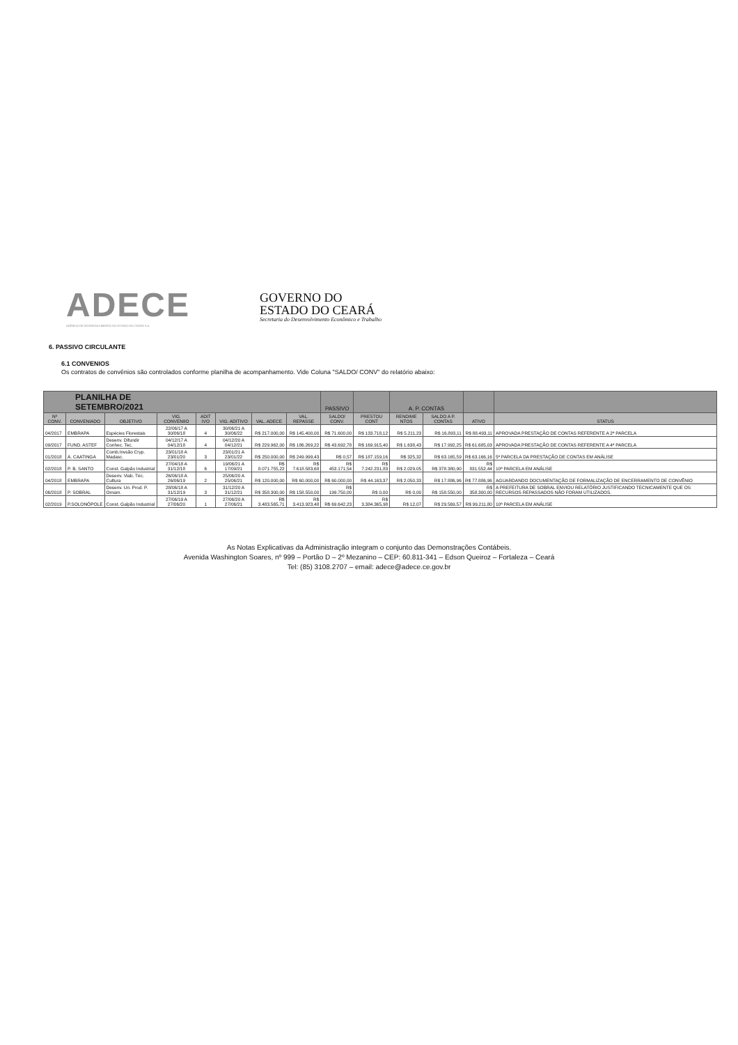ADECE
AGÊNCIA DE DESENVOLVIMENTO DO ESTADO DO CEARÁ S.A.
GOVERNO DO
ESTADO DO CEARÁ
Secretaria do Desenvolvimento Econômico e Trabalho
6. PASSIVO CIRCULANTE
6.1 CONVENIOS
Os contratos de convênios são controlados conforme planilha de acompanhamento. Vide Coluna "SALDO/ CONV" do relatório abaixo:
| PLANILHA DE SETEMBRO/2021 | | | | | | | | PASSIVO | | A. P. CONTAS | | | |
| --- | --- | --- | --- | --- | --- | --- | --- | --- | --- | --- | --- | --- | --- |
| Nº CONV. | CONVENIADO | OBJETIVO | VIG. CONVENIIO | ADIT IVO | VIG. ADITIVO | VAL. ADECE | VAL. REPASSE | SALDO/ CONV. | PRESTOU CONT | RENDIME NTOS | SALDO A P. CONTAS | ATIVO | STATUS |
| 04/2017 | EMBRAPA | Espécies Florestais | 22/06/17 A 30/06/18 | 4 | 30/06/21 A 30/06/22 | R$ 217.000,00 | R$ 145.400,00 | R$ 71.600,00 | R$ 133.718,12 | R$ 5.211,23 | R$ 16.893,11 | R$ 88.493,11 | APROVADA PRESTAÇÃO DE CONTAS REFERENTE A 2ª PARCELA |
| 09/2017 | FUND. ASTEF | Desenv. Difundir Conhec. Tec. | 04/12/17 A 04/12/18 | 4 | 04/12/20 A 04/12/21 | R$ 229.962,00 | R$ 186.269,22 | R$ 43.692,78 | R$ 169.915,40 | R$ 1.638,43 | R$ 17.992,25 | R$ 61.685,03 | APROVADA PRESTAÇÃO DE CONTAS REFERENTE A 4ª PARCELA |
| 01/2018 | A. CAATINGA | Comb.Invsão Cryp. Madasc. | 23/01/18 A 23/01/20 | 3 | 23/01/21 A 23/01/22 | R$ 250.000,00 | R$ 249.999,43 | R$ 0,57 | R$ 187.159,16 | R$ 325,32 | R$ 63.165,59 | R$ 63.166,16 | 5ª PARCELA DA PRESTAÇÃO DE CONTAS EM ANÁLISE |
| 02/2018 | P. B. SANTO | Const. Galpão Industrial | 27/04/18 A 31/12/18 | 6 | 19/06/21 A 17/09/21 | R$ 8.071.755,22 | R$ 7.618.583,68 | R$ 453.171,54 | R$ 7.242.231,83 | R$ 2.029,05 | R$ 378.380,90 | R$ 831.552,44 | 10ª PARCELA EM ANÁLISE |
| 04/2018 | EMBRAPA | Desenv. Viab. Téc. Cultura | 26/06/18 A 26/06/19 | 2 | 25/06/20 A 25/06/21 | R$ 120.000,00 | R$ 60.000,00 | R$ 60.000,00 | R$ 44.163,37 | R$ 2.050,33 | R$ 17.886,96 | R$ 77.886,96 | AGUARDANDO DOCUMENTAÇÃO DE FORMALIZAÇÃO DE ENCERRAMENTO DE CONVÊNIO |
| 06/2018 | P. SOBRAL | Desenv. Un. Prod. P. Ornam. | 28/06/18 A 31/12/19 | 3 | 31/12/20 A 31/12/21 | R$ 358.300,00 | R$ 158.550,00 | R$ 199.750,00 | R$ 0,00 | R$ 0,00 | R$ 158.550,00 | R$ 358.300,00 | A PREFEITURA DE SOBRAL ENVIOU RELATÓRIO JUSTIFICANDO TECNICAMENTE QUE OS RECURSOS REPASSADOS NÃO FORAM UTILIZADOS. |
| 02/2019 | P.SOLONÓPOLE | Const. Galpão Industrial | 27/06/19 A 27/06/20 | 1 | 27/06/20 A 27/06/21 | R$ 3.483.565,71 | R$ 3.413.923,48 | R$ 69.642,23 | R$ 3.384.365,98 | R$ 12,07 | R$ 29.569,57 | R$ 99.211,80 | 10ª PARCELA EM ANÁLISE |
As Notas Explicativas da Administração integram o conjunto das Demonstrações Contábeis.
Avenida Washington Soares, nº 999 – Portão D – 2º Mezanino – CEP: 60.811-341 – Edson Queiroz – Fortaleza – Ceará
Tel: (85) 3108.2707 – email: adece@adece.ce.gov.br